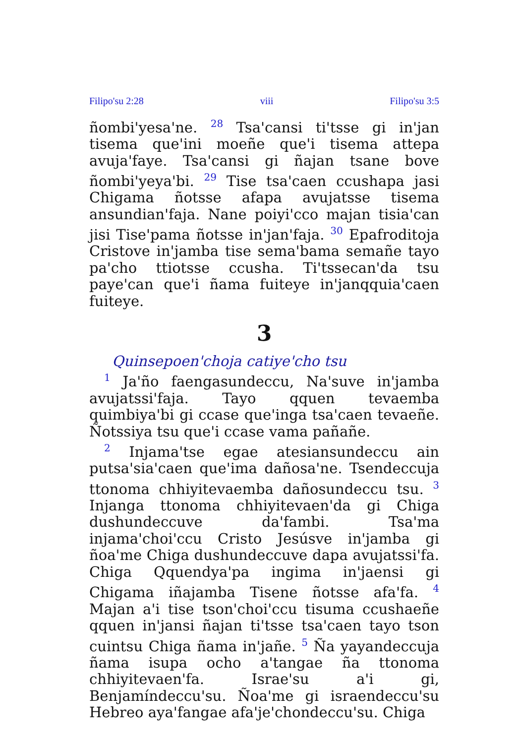Filipo'su 2:28 viii Filipo'su 3:5
ñombi'yesa'ne. <sup>28</sup> Tsa'cansi ti'tsse gi in'jan tisema que'ini moeñe que'i tisema attepa avuja'faye. Tsa'cansi gi ñajan tsane bove ñombi'yeya'bi. <sup>29</sup> Tise tsa'caen ccushapa jasi Chigama ñotsse afapa avujatsse tisema ansundian'faja. Nane poiyi'cco majan tisia'can jisi Tise'pama ñotsse in'jan'faja. <sup>30</sup> Epafroditoja Cristove in'jamba tise sema'bama semañe tayo pa'cho ttiotsse ccusha. Ti'tssecan'da tsu paye'can que'i ñama fuiteye in'janqquia'caen fuiteye.
3
Quinsepoen'choja catiye'cho tsu
<sup>1</sup> Ja'ño faengasundeccu, Na'suve in'jamba avujatssi'faja. Tayo qquen tevaemba quimbiya'bi gi ccase que'inga tsa'caen tevaeñe. Ñotssiya tsu que'i ccase vama pañañe.
<sup>2</sup> Injama'tse egae atesiansundeccu ain putsa'sia'caen que'ima dañosa'ne. Tsendeccuja ttonoma chhiyitevaemba dañosundeccu tsu. <sup>3</sup> Injanga ttonoma chhiyitevaen'da gi Chiga dushundeccuve da'fambi. Tsa'ma injama'choi'ccu Cristo Jesúsve in'jamba gi ñoa'me Chiga dushundeccuve dapa avujatssi'fa. Chiga Qquendya'pa ingima in'jaensi gi Chigama iñajamba Tisene ñotsse afa'fa. <sup>4</sup> Majan a'i tise tson'choi'ccu tisuma ccushaeñe qquen in'jansi ñajan ti'tsse tsa'caen tayo tson cuintsu Chiga ñama in'jañe. <sup>5</sup> Ña yayandeccuja ñama isupa ocho a'tangae ña ttonoma chhiyitevaen'fa. Israe'su a'i gi, Benjamíndeccu'su. Ñoa'me gi israendeccu'su Hebreo aya'fangae afa'je'chondeccu'su. Chiga